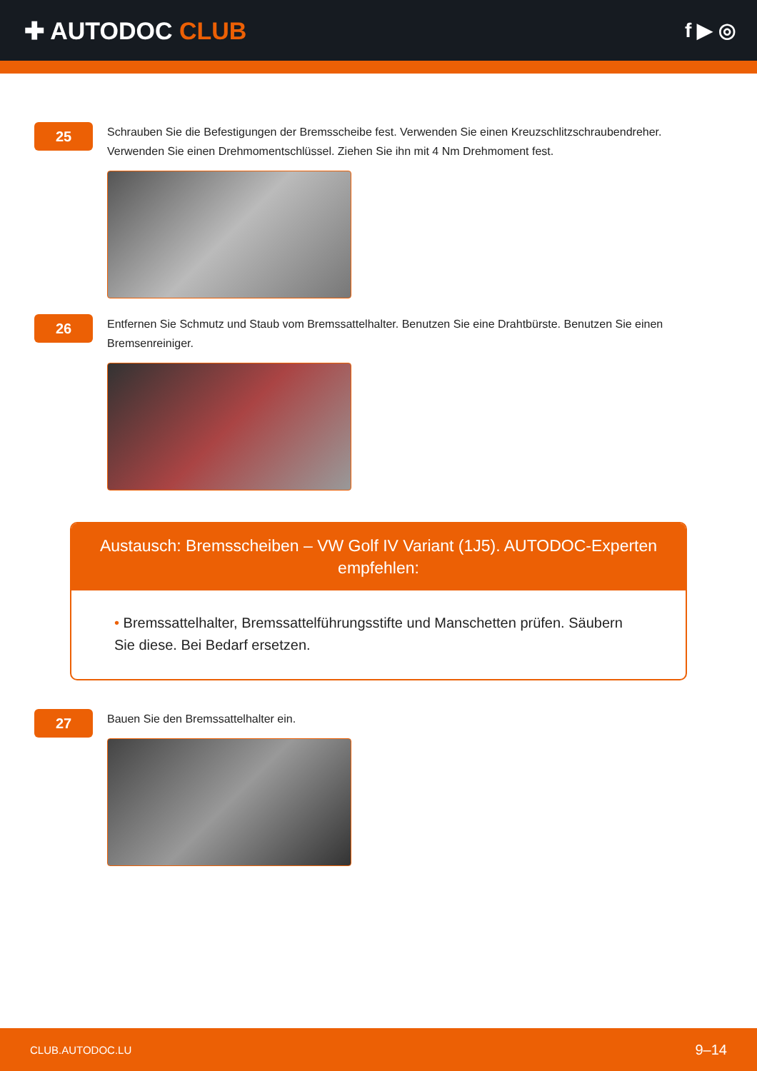✚ AUTODOC CLUB
f ▶ ◎
25
Schrauben Sie die Befestigungen der Bremsscheibe fest. Verwenden Sie einen Kreuzschlitzschraubendreher. Verwenden Sie einen Drehmomentschlüssel. Ziehen Sie ihn mit 4 Nm Drehmoment fest.
26
Entfernen Sie Schmutz und Staub vom Bremssattelhalter. Benutzen Sie eine Drahtbürste. Benutzen Sie einen Bremsenreiniger.
Austausch: Bremsscheiben – VW Golf IV Variant (1J5). AUTODOC-Experten empfehlen:
• Bremssattelhalter, Bremssattelführungsstifte und Manschetten prüfen. Säubern Sie diese. Bei Bedarf ersetzen.
27
Bauen Sie den Bremssattelhalter ein.
CLUB.AUTODOC.LU 9–14